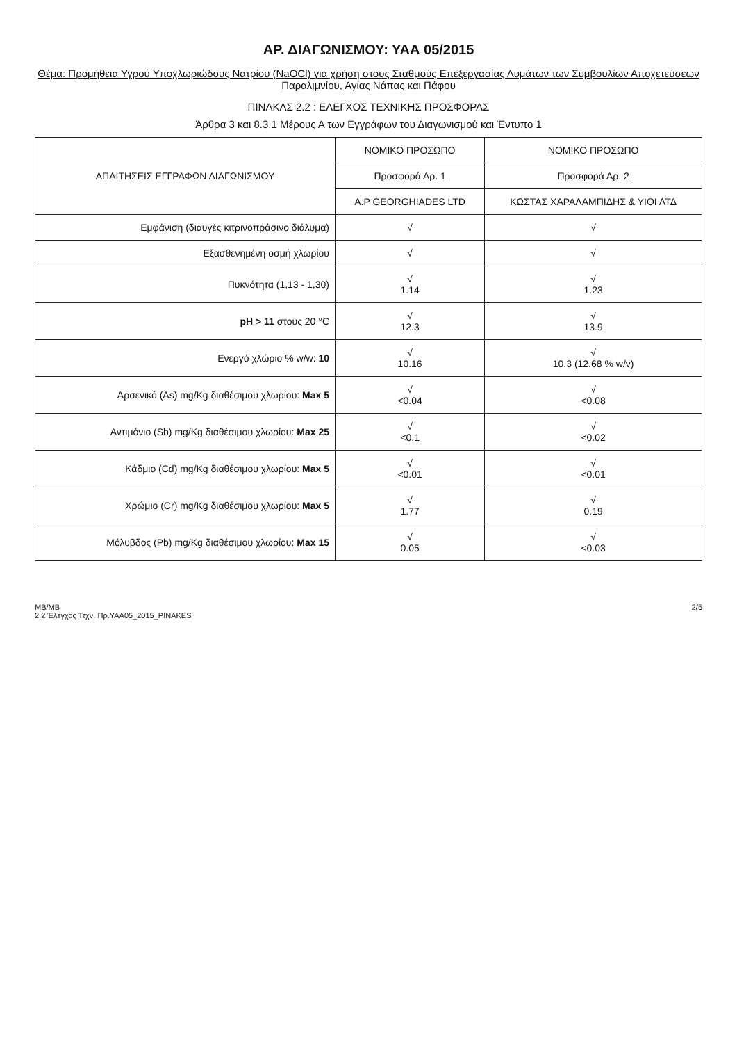ΑΡ. ΔΙΑΓΩΝΙΣΜΟΥ: ΥΑΑ 05/2015
Θέμα: Προμήθεια Υγρού Υποχλωριώδους Νατρίου (NaOCl) για χρήση στους Σταθμούς Επεξεργασίας Λυμάτων των Συμβουλίων Αποχετεύσεων Παραλιμνίου, Αγίας Νάπας και Πάφου
ΠΙΝΑΚΑΣ 2.2 : ΕΛΕΓΧΟΣ ΤΕΧΝΙΚΗΣ ΠΡΟΣΦΟΡΑΣ
Άρθρα 3 και 8.3.1 Μέρους Α των Εγγράφων του Διαγωνισμού και Έντυπο 1
| ΑΠΑΙΤΗΣΕΙΣ ΕΓΓΡΑΦΩΝ ΔΙΑΓΩΝΙΣΜΟΥ | ΝΟΜΙΚΟ ΠΡΟΣΩΠΟ | ΝΟΜΙΚΟ ΠΡΟΣΩΠΟ |
| --- | --- | --- |
| | Προσφορά Αρ. 1 | Προσφορά Αρ. 2 |
| | A.P GEORGHIADES LTD | ΚΩΣΤΑΣ ΧΑΡΑΛΑΜΠΙΔΗΣ & ΥΙΟΙ ΛΤΔ |
| Εμφάνιση (διαυγές κιτρινοπράσινο διάλυμα) | √ | √ |
| Εξασθενημένη οσμή χλωρίου | √ | √ |
| Πυκνότητα (1,13 - 1,30) | √ 1.14 | √ 1.23 |
| pH > 11 στους 20 °C | √ 12.3 | √ 13.9 |
| Ενεργό χλώριο % w/w: 10 | √ 10.16 | √ 10.3 (12.68 % w/v) |
| Αρσενικό (As) mg/Kg διαθέσιμου χλωρίου: Max 5 | √ <0.04 | √ <0.08 |
| Αντιμόνιο (Sb) mg/Kg διαθέσιμου χλωρίου: Max 25 | √ <0.1 | √ <0.02 |
| Κάδμιο (Cd) mg/Kg διαθέσιμου χλωρίου: Max 5 | √ <0.01 | √ <0.01 |
| Χρώμιο (Cr) mg/Kg διαθέσιμου χλωρίου: Max 5 | √ 1.77 | √ 0.19 |
| Μόλυβδος (Pb) mg/Kg διαθέσιμου χλωρίου: Max 15 | √ 0.05 | √ <0.03 |
ΜΒ/ΜΒ
2.2 Έλεγχος Τεχν. Πρ.ΥΑΑ05_2015_PINAKES
2/5